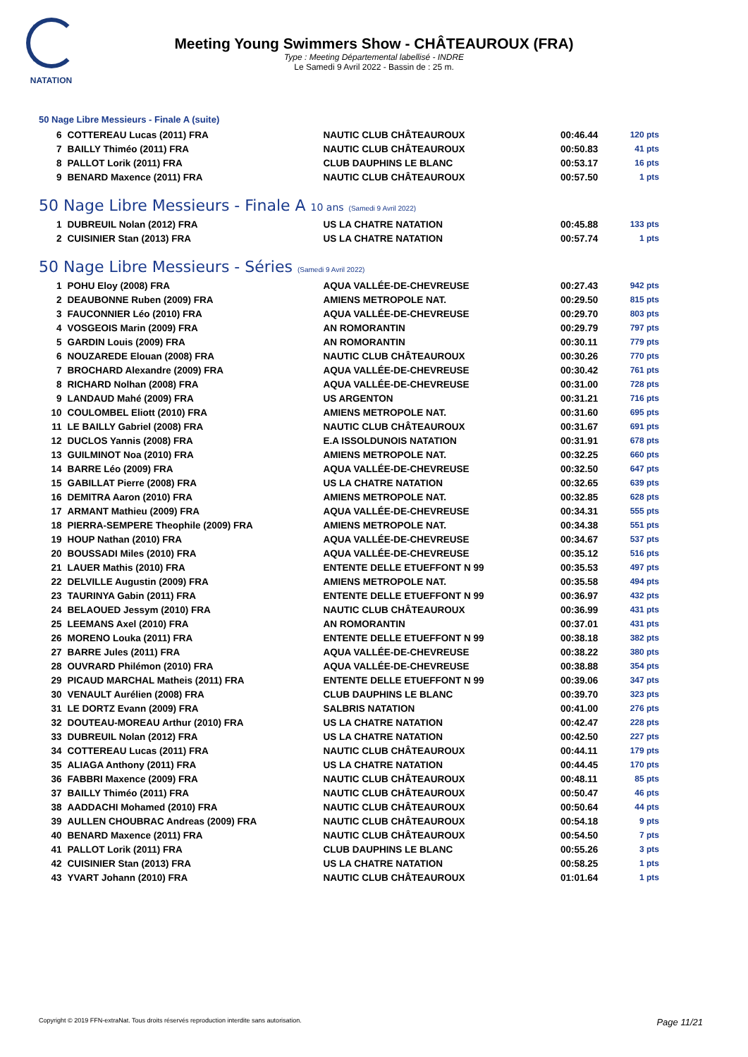NATATION
Meeting Young Swimmers Show - CHÂTEAUROUX (FRA)
Type : Meeting Départemental labellisé - INDRE
Le Samedi 9 Avril 2022 - Bassin de : 25 m.
50 Nage Libre Messieurs - Finale A (suite)
| 6 | COTTEREAU Lucas (2011) FRA | NAUTIC CLUB CHÂTEAUROUX | 00:46.44 | 120 pts |
| 7 | BAILLY Thiméo (2011) FRA | NAUTIC CLUB CHÂTEAUROUX | 00:50.83 | 41 pts |
| 8 | PALLOT Lorik (2011) FRA | CLUB DAUPHINS LE BLANC | 00:53.17 | 16 pts |
| 9 | BENARD Maxence (2011) FRA | NAUTIC CLUB CHÂTEAUROUX | 00:57.50 | 1 pts |
50 Nage Libre Messieurs - Finale A 10 ans (Samedi 9 Avril 2022)
| 1 | DUBREUIL Nolan (2012) FRA | US LA CHATRE NATATION | 00:45.88 | 133 pts |
| 2 | CUISINIER Stan (2013) FRA | US LA CHATRE NATATION | 00:57.74 | 1 pts |
50 Nage Libre Messieurs - Séries (Samedi 9 Avril 2022)
| 1 | POHU Eloy (2008) FRA | AQUA VALLÉE-DE-CHEVREUSE | 00:27.43 | 942 pts |
| 2 | DEAUBONNE Ruben (2009) FRA | AMIENS METROPOLE NAT. | 00:29.50 | 815 pts |
| 3 | FAUCONNIER Léo (2010) FRA | AQUA VALLÉE-DE-CHEVREUSE | 00:29.70 | 803 pts |
| 4 | VOSGEOIS Marin (2009) FRA | AN ROMORANTIN | 00:29.79 | 797 pts |
| 5 | GARDIN Louis (2009) FRA | AN ROMORANTIN | 00:30.11 | 779 pts |
| 6 | NOUZAREDE Elouan (2008) FRA | NAUTIC CLUB CHÂTEAUROUX | 00:30.26 | 770 pts |
| 7 | BROCHARD Alexandre (2009) FRA | AQUA VALLÉE-DE-CHEVREUSE | 00:30.42 | 761 pts |
| 8 | RICHARD Nolhan (2008) FRA | AQUA VALLÉE-DE-CHEVREUSE | 00:31.00 | 728 pts |
| 9 | LANDAUD Mahé (2009) FRA | US ARGENTON | 00:31.21 | 716 pts |
| 10 | COULOMBEL Eliott (2010) FRA | AMIENS METROPOLE NAT. | 00:31.60 | 695 pts |
| 11 | LE BAILLY Gabriel (2008) FRA | NAUTIC CLUB CHÂTEAUROUX | 00:31.67 | 691 pts |
| 12 | DUCLOS Yannis (2008) FRA | E.A ISSOLDUNOIS NATATION | 00:31.91 | 678 pts |
| 13 | GUILMINOT Noa (2010) FRA | AMIENS METROPOLE NAT. | 00:32.25 | 660 pts |
| 14 | BARRE Léo (2009) FRA | AQUA VALLÉE-DE-CHEVREUSE | 00:32.50 | 647 pts |
| 15 | GABILLAT Pierre (2008) FRA | US LA CHATRE NATATION | 00:32.65 | 639 pts |
| 16 | DEMITRA Aaron (2010) FRA | AMIENS METROPOLE NAT. | 00:32.85 | 628 pts |
| 17 | ARMANT Mathieu (2009) FRA | AQUA VALLÉE-DE-CHEVREUSE | 00:34.31 | 555 pts |
| 18 | PIERRA-SEMPERE Theophile (2009) FRA | AMIENS METROPOLE NAT. | 00:34.38 | 551 pts |
| 19 | HOUP Nathan (2010) FRA | AQUA VALLÉE-DE-CHEVREUSE | 00:34.67 | 537 pts |
| 20 | BOUSSADI Miles (2010) FRA | AQUA VALLÉE-DE-CHEVREUSE | 00:35.12 | 516 pts |
| 21 | LAUER Mathis (2010) FRA | ENTENTE DELLE ETUEFFONT N 99 | 00:35.53 | 497 pts |
| 22 | DELVILLE Augustin (2009) FRA | AMIENS METROPOLE NAT. | 00:35.58 | 494 pts |
| 23 | TAURINYA Gabin (2011) FRA | ENTENTE DELLE ETUEFFONT N 99 | 00:36.97 | 432 pts |
| 24 | BELAOUED Jessym (2010) FRA | NAUTIC CLUB CHÂTEAUROUX | 00:36.99 | 431 pts |
| 25 | LEEMANS Axel (2010) FRA | AN ROMORANTIN | 00:37.01 | 431 pts |
| 26 | MORENO Louka (2011) FRA | ENTENTE DELLE ETUEFFONT N 99 | 00:38.18 | 382 pts |
| 27 | BARRE Jules (2011) FRA | AQUA VALLÉE-DE-CHEVREUSE | 00:38.22 | 380 pts |
| 28 | OUVRARD Philémon (2010) FRA | AQUA VALLÉE-DE-CHEVREUSE | 00:38.88 | 354 pts |
| 29 | PICAUD MARCHAL Matheis (2011) FRA | ENTENTE DELLE ETUEFFONT N 99 | 00:39.06 | 347 pts |
| 30 | VENAULT Aurélien (2008) FRA | CLUB DAUPHINS LE BLANC | 00:39.70 | 323 pts |
| 31 | LE DORTZ Evann (2009) FRA | SALBRIS NATATION | 00:41.00 | 276 pts |
| 32 | DOUTEAU-MOREAU Arthur (2010) FRA | US LA CHATRE NATATION | 00:42.47 | 228 pts |
| 33 | DUBREUIL Nolan (2012) FRA | US LA CHATRE NATATION | 00:42.50 | 227 pts |
| 34 | COTTEREAU Lucas (2011) FRA | NAUTIC CLUB CHÂTEAUROUX | 00:44.11 | 179 pts |
| 35 | ALIAGA Anthony (2011) FRA | US LA CHATRE NATATION | 00:44.45 | 170 pts |
| 36 | FABBRI Maxence (2009) FRA | NAUTIC CLUB CHÂTEAUROUX | 00:48.11 | 85 pts |
| 37 | BAILLY Thiméo (2011) FRA | NAUTIC CLUB CHÂTEAUROUX | 00:50.47 | 46 pts |
| 38 | AADDACHI Mohamed (2010) FRA | NAUTIC CLUB CHÂTEAUROUX | 00:50.64 | 44 pts |
| 39 | AULLEN CHOUBRAC Andreas (2009) FRA | NAUTIC CLUB CHÂTEAUROUX | 00:54.18 | 9 pts |
| 40 | BENARD Maxence (2011) FRA | NAUTIC CLUB CHÂTEAUROUX | 00:54.50 | 7 pts |
| 41 | PALLOT Lorik (2011) FRA | CLUB DAUPHINS LE BLANC | 00:55.26 | 3 pts |
| 42 | CUISINIER Stan (2013) FRA | US LA CHATRE NATATION | 00:58.25 | 1 pts |
| 43 | YVART Johann (2010) FRA | NAUTIC CLUB CHÂTEAUROUX | 01:01.64 | 1 pts |
Copyright © 2019 FFN-extraNat. Tous droits réservés reproduction interdite sans autorisation. Page 11/21